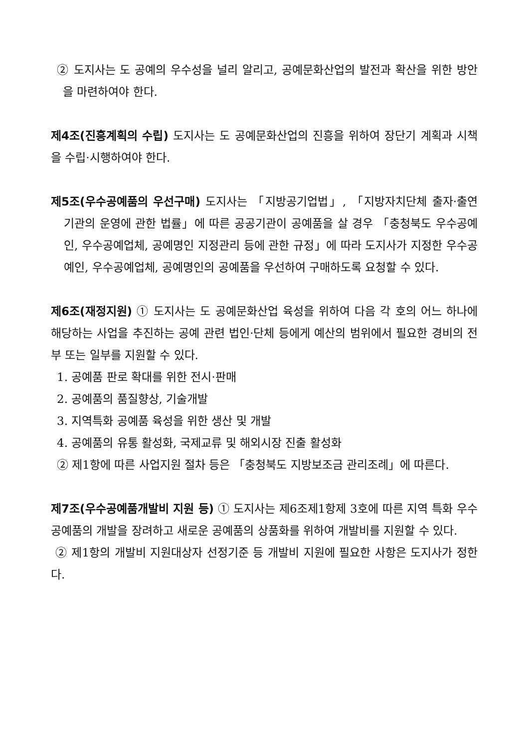② 도지사는 도 공예의 우수성을 널리 알리고, 공예문화산업의 발전과 확산을 위한 방안을 마련하여야 한다.
제4조(진흥계획의 수립) 도지사는 도 공예문화산업의 진흥을 위하여 장단기 계획과 시책을 수립·시행하여야 한다.
제5조(우수공예품의 우선구매) 도지사는 「지방공기업법」, 「지방자치단체 출자·출연 기관의 운영에 관한 법률」에 따른 공공기관이 공예품을 살 경우 「충청북도 우수공예인, 우수공예업체, 공예명인 지정관리 등에 관한 규정」에 따라 도지사가 지정한 우수공예인, 우수공예업체, 공예명인의 공예품을 우선하여 구매하도록 요청할 수 있다.
제6조(재정지원) ① 도지사는 도 공예문화산업 육성을 위하여 다음 각 호의 어느 하나에 해당하는 사업을 추진하는 공예 관련 법인·단체 등에게 예산의 범위에서 필요한 경비의 전부 또는 일부를 지원할 수 있다.
1. 공예품 판로 확대를 위한 전시·판매
2. 공예품의 품질향상, 기술개발
3. 지역특화 공예품 육성을 위한 생산 및 개발
4. 공예품의 유통 활성화, 국제교류 및 해외시장 진출 활성화
② 제1항에 따른 사업지원 절차 등은 「충청북도 지방보조금 관리조례」에 따른다.
제7조(우수공예품개발비 지원 등) ① 도지사는 제6조제1항제 3호에 따른 지역 특화 우수공예품의 개발을 장려하고 새로운 공예품의 상품화를 위하여 개발비를 지원할 수 있다.
② 제1항의 개발비 지원대상자 선정기준 등 개발비 지원에 필요한 사항은 도지사가 정한다.